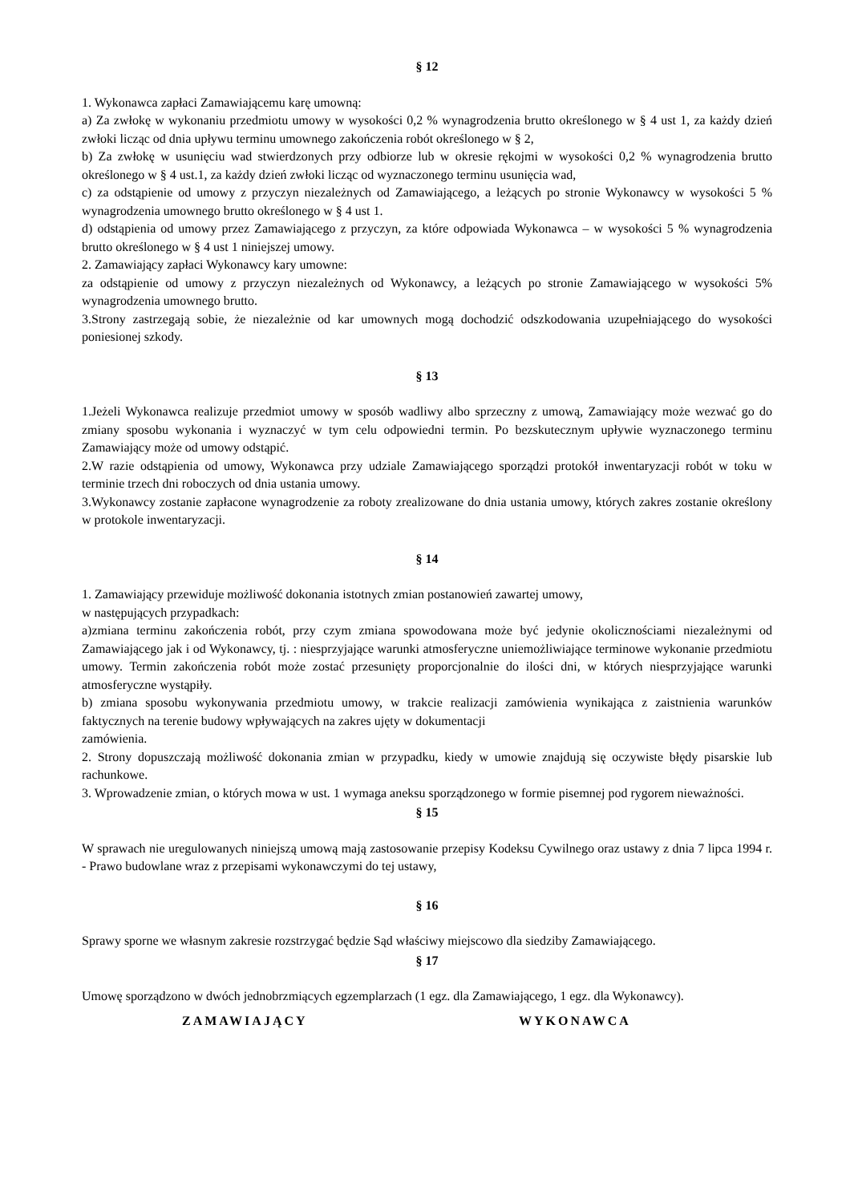§ 12
1. Wykonawca zapłaci Zamawiającemu karę umowną:
a) Za zwłokę w wykonaniu przedmiotu umowy w wysokości 0,2 % wynagrodzenia brutto określonego w § 4 ust 1, za każdy dzień zwłoki licząc od dnia upływu terminu umownego zakończenia robót określonego w § 2,
b) Za zwłokę w usunięciu wad stwierdzonych przy odbiorze lub w okresie rękojmi w wysokości 0,2 % wynagrodzenia brutto określonego w § 4 ust.1, za każdy dzień zwłoki licząc od wyznaczonego terminu usunięcia wad,
c) za odstąpienie od umowy z przyczyn niezależnych od Zamawiającego, a leżących po stronie Wykonawcy w wysokości 5 % wynagrodzenia umownego brutto określonego w § 4 ust 1.
d) odstąpienia od umowy przez Zamawiającego z przyczyn, za które odpowiada Wykonawca – w wysokości 5 % wynagrodzenia brutto określonego w § 4 ust 1 niniejszej umowy.
2. Zamawiający zapłaci Wykonawcy kary umowne:
za odstąpienie od umowy z przyczyn niezależnych od Wykonawcy, a leżących po stronie Zamawiającego w wysokości 5% wynagrodzenia umownego brutto.
3.Strony zastrzegają sobie, że niezależnie od kar umownych mogą dochodzić odszkodowania uzupełniającego do wysokości poniesionej szkody.
§ 13
1.Jeżeli Wykonawca realizuje przedmiot umowy w sposób wadliwy albo sprzeczny z umową, Zamawiający może wezwać go do zmiany sposobu wykonania i wyznaczyć w tym celu odpowiedni termin. Po bezskutecznym upływie wyznaczonego terminu Zamawiający może od umowy odstąpić.
2.W razie odstąpienia od umowy, Wykonawca przy udziale Zamawiającego sporządzi protokół inwentaryzacji robót w toku w terminie trzech dni roboczych od dnia ustania umowy.
3.Wykonawcy zostanie zapłacone wynagrodzenie za roboty zrealizowane do dnia ustania umowy, których zakres zostanie określony w protokole inwentaryzacji.
§ 14
1. Zamawiający przewiduje możliwość dokonania istotnych zmian postanowień zawartej umowy,
w następujących przypadkach:
a)zmiana terminu zakończenia robót, przy czym zmiana spowodowana może być jedynie okolicznościami niezależnymi od Zamawiającego jak i od Wykonawcy, tj. : niesprzyjające warunki atmosferyczne uniemożliwiające terminowe wykonanie przedmiotu umowy. Termin zakończenia robót może zostać przesunięty proporcjonalnie do ilości dni, w których niesprzyjające warunki atmosferyczne wystąpiły.
b) zmiana sposobu wykonywania przedmiotu umowy, w trakcie realizacji zamówienia wynikająca z zaistnienia warunków faktycznych na terenie budowy wpływających na zakres ujęty w dokumentacji
zamówienia.
2. Strony dopuszczają możliwość dokonania zmian w przypadku, kiedy w umowie znajdują się oczywiste błędy pisarskie lub rachunkowe.
3. Wprowadzenie zmian, o których mowa w ust. 1 wymaga aneksu sporządzonego w formie pisemnej pod rygorem nieważności.
§ 15
W sprawach nie uregulowanych niniejszą umową mają zastosowanie przepisy Kodeksu Cywilnego oraz ustawy z dnia 7 lipca 1994 r. - Prawo budowlane wraz z przepisami wykonawczymi do tej ustawy,
§ 16
Sprawy sporne we własnym zakresie rozstrzygać będzie Sąd właściwy miejscowo dla siedziby Zamawiającego.
§ 17
Umowę sporządzono w dwóch jednobrzmiących egzemplarzach (1 egz. dla Zamawiającego, 1 egz. dla Wykonawcy).
ZAMAWIAJĄCY WYKONAWCA